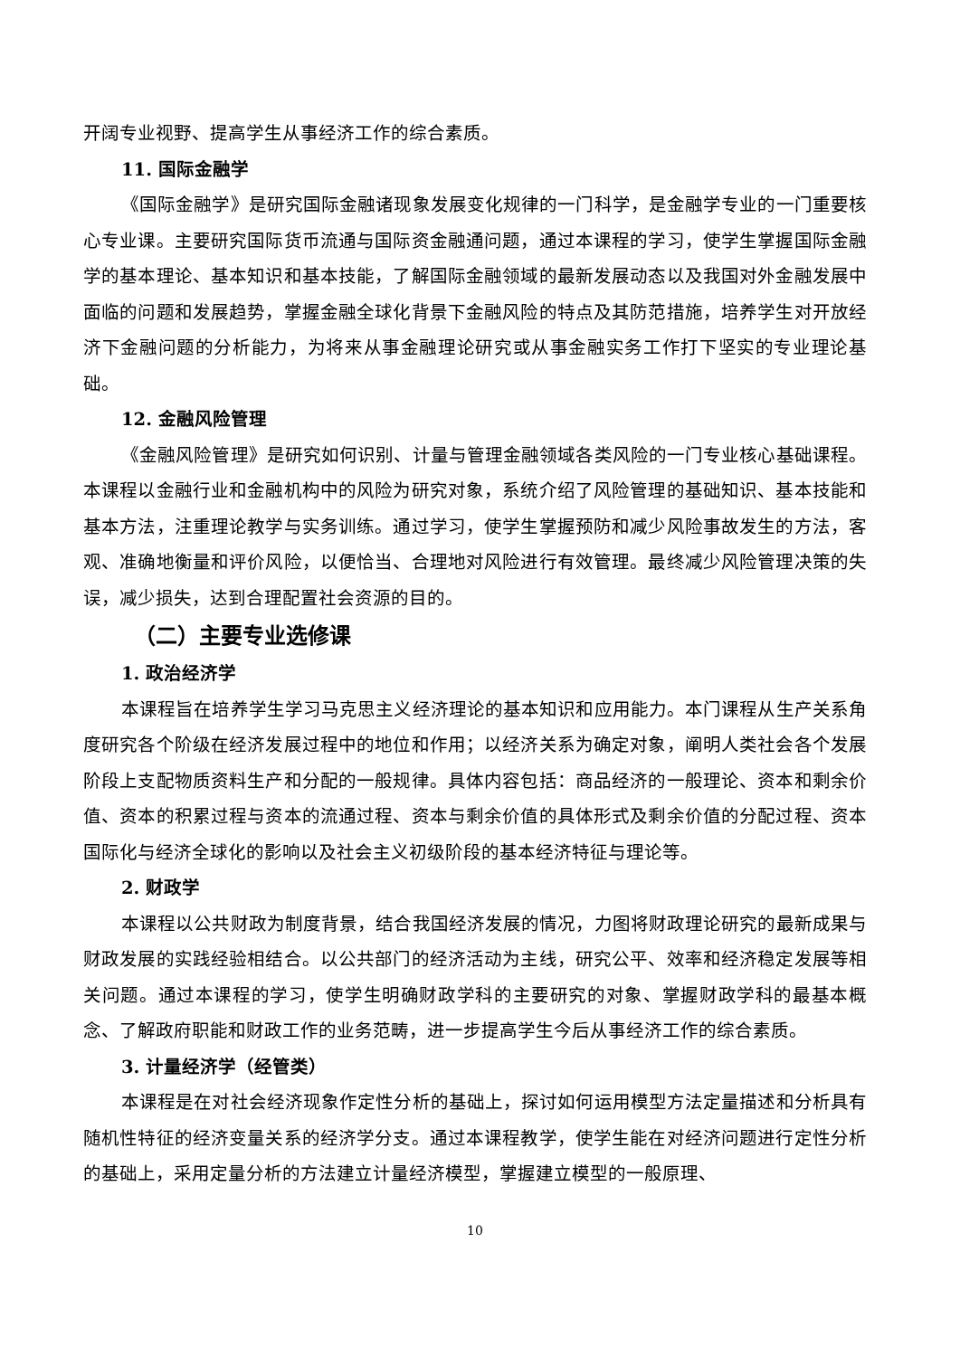开阔专业视野、提高学生从事经济工作的综合素质。
11. 国际金融学
《国际金融学》是研究国际金融诸现象发展变化规律的一门科学，是金融学专业的一门重要核心专业课。主要研究国际货币流通与国际资金融通问题，通过本课程的学习，使学生掌握国际金融学的基本理论、基本知识和基本技能，了解国际金融领域的最新发展动态以及我国对外金融发展中面临的问题和发展趋势，掌握金融全球化背景下金融风险的特点及其防范措施，培养学生对开放经济下金融问题的分析能力，为将来从事金融理论研究或从事金融实务工作打下坚实的专业理论基础。
12. 金融风险管理
《金融风险管理》是研究如何识别、计量与管理金融领域各类风险的一门专业核心基础课程。本课程以金融行业和金融机构中的风险为研究对象，系统介绍了风险管理的基础知识、基本技能和基本方法，注重理论教学与实务训练。通过学习，使学生掌握预防和减少风险事故发生的方法，客观、准确地衡量和评价风险，以便恰当、合理地对风险进行有效管理。最终减少风险管理决策的失误，减少损失，达到合理配置社会资源的目的。
（二）主要专业选修课
1. 政治经济学
本课程旨在培养学生学习马克思主义经济理论的基本知识和应用能力。本门课程从生产关系角度研究各个阶级在经济发展过程中的地位和作用；以经济关系为确定对象，阐明人类社会各个发展阶段上支配物质资料生产和分配的一般规律。具体内容包括：商品经济的一般理论、资本和剩余价值、资本的积累过程与资本的流通过程、资本与剩余价值的具体形式及剩余价值的分配过程、资本国际化与经济全球化的影响以及社会主义初级阶段的基本经济特征与理论等。
2. 财政学
本课程以公共财政为制度背景，结合我国经济发展的情况，力图将财政理论研究的最新成果与财政发展的实践经验相结合。以公共部门的经济活动为主线，研究公平、效率和经济稳定发展等相关问题。通过本课程的学习，使学生明确财政学科的主要研究的对象、掌握财政学科的最基本概念、了解政府职能和财政工作的业务范畴，进一步提高学生今后从事经济工作的综合素质。
3. 计量经济学（经管类）
本课程是在对社会经济现象作定性分析的基础上，探讨如何运用模型方法定量描述和分析具有随机性特征的经济变量关系的经济学分支。通过本课程教学，使学生能在对经济问题进行定性分析的基础上，采用定量分析的方法建立计量经济模型，掌握建立模型的一般原理、
10